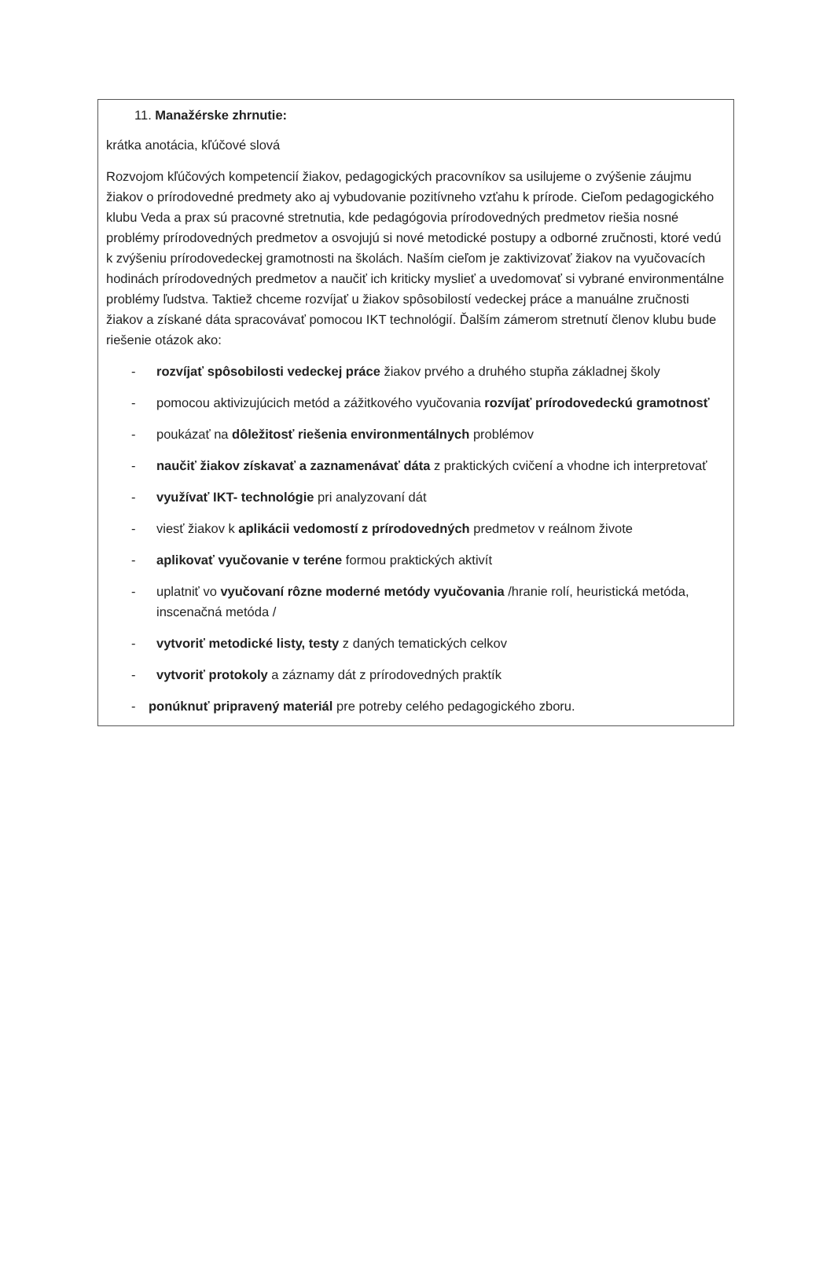11. Manažérske zhrnutie:
krátka anotácia, kľúčové slová
Rozvojom kľúčových kompetencií žiakov, pedagogických pracovníkov sa usilujeme o zvýšenie záujmu žiakov o prírodovedné predmety ako aj vybudovanie pozitívneho vzťahu k prírode. Cieľom pedagogického klubu Veda a prax sú pracovné stretnutia, kde pedagógovia prírodovedných predmetov riešia nosné problémy prírodovedných predmetov a osvojujú si nové metodické postupy a odborné zručnosti, ktoré vedú k zvýšeniu prírodovedeckej gramotnosti na školách. Naším cieľom je zaktivizovať žiakov na vyučovacích hodinách prírodovedných predmetov a naučiť ich kriticky myslieť a uvedomovať si vybrané environmentálne problémy ľudstva. Taktiež chceme rozvíjať u žiakov spôsobilostí vedeckej práce a manuálne zručnosti žiakov a získané dáta spracovávať pomocou IKT technológií. Ďalším zámerom stretnutí členov klubu bude riešenie otázok ako:
- rozvíjať spôsobilosti vedeckej práce žiakov prvého a druhého stupňa základnej školy
- pomocou aktivizujúcich metód a zážitkového vyučovania rozvíjať prírodovedeckú gramotnosť
- poukázať na dôležitosť riešenia environmentálnych problémov
- naučiť žiakov získavať a zaznamenávať dáta z praktických cvičení a vhodne ich interpretovať
- využívať IKT- technológie pri analyzovaní dát
- viesť žiakov k aplikácii vedomostí z prírodovedných predmetov v reálnom živote
- aplikovať vyučovanie v teréne formou praktických aktivít
- uplatniť vo vyučovaní rôzne moderné metódy vyučovania /hranie rolí, heuristická metóda, inscenačná metóda /
- vytvoriť metodické listy, testy z daných tematických celkov
- vytvoriť protokoly a záznamy dát z prírodovedných praktík
- ponúknuť pripravený materiál pre potreby celého pedagogického zboru.